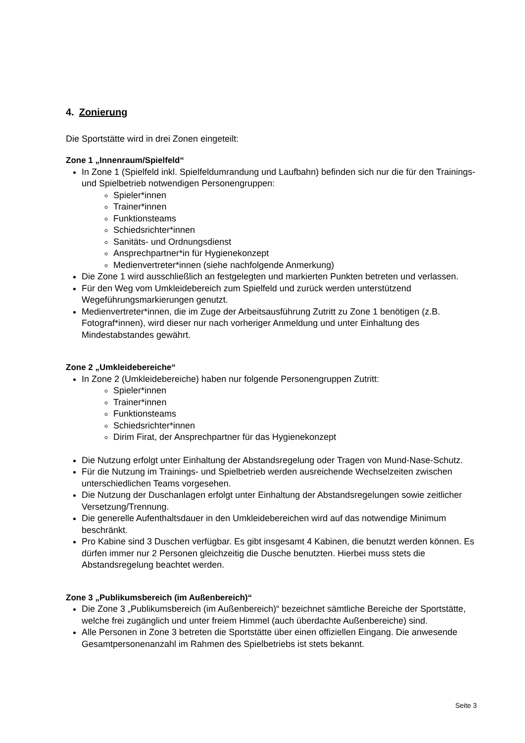4. Zonierung
Die Sportstätte wird in drei Zonen eingeteilt:
Zone 1 „Innenraum/Spielfeld“
In Zone 1 (Spielfeld inkl. Spielfeldumrandung und Laufbahn) befinden sich nur die für den Trainings- und Spielbetrieb notwendigen Personengruppen:
Spieler*innen
Trainer*innen
Funktionsteams
Schiedsrichter*innen
Sanitäts- und Ordnungsdienst
Ansprechpartner*in für Hygienekonzept
Medienvertreter*innen (siehe nachfolgende Anmerkung)
Die Zone 1 wird ausschließlich an festgelegten und markierten Punkten betreten und verlassen.
Für den Weg vom Umkleidebereich zum Spielfeld und zurück werden unterstützend Wegeführungsmarkierungen genutzt.
Medienvertreter*innen, die im Zuge der Arbeitsausführung Zutritt zu Zone 1 benötigen (z.B. Fotograf*innen), wird dieser nur nach vorheriger Anmeldung und unter Einhaltung des Mindestabstandes gewährt.
Zone 2 „Umkleidebereiche“
In Zone 2 (Umkleidebereiche) haben nur folgende Personengruppen Zutritt:
Spieler*innen
Trainer*innen
Funktionsteams
Schiedsrichter*innen
Dirim Firat, der Ansprechpartner für das Hygienekonzept
Die Nutzung erfolgt unter Einhaltung der Abstandsregelung oder Tragen von Mund-Nase-Schutz.
Für die Nutzung im Trainings- und Spielbetrieb werden ausreichende Wechselzeiten zwischen unterschiedlichen Teams vorgesehen.
Die Nutzung der Duschanlagen erfolgt unter Einhaltung der Abstandsregelungen sowie zeitlicher Versetzung/Trennung.
Die generelle Aufenthaltsdauer in den Umkleidebereichen wird auf das notwendige Minimum beschränkt.
Pro Kabine sind 3 Duschen verfügbar. Es gibt insgesamt 4 Kabinen, die benutzt werden können. Es dürfen immer nur 2 Personen gleichzeitig die Dusche benutzten. Hierbei muss stets die Abstandsregelung beachtet werden.
Zone 3 „Publikumsbereich (im Außenbereich)“
Die Zone 3 „Publikumsbereich (im Außenbereich)“ bezeichnet sämtliche Bereiche der Sportstätte, welche frei zugänglich und unter freiem Himmel (auch überdachte Außenbereiche) sind.
Alle Personen in Zone 3 betreten die Sportstätte über einen offiziellen Eingang. Die anwesende Gesamtpersonenanzahl im Rahmen des Spielbetriebs ist stets bekannt.
Seite 3